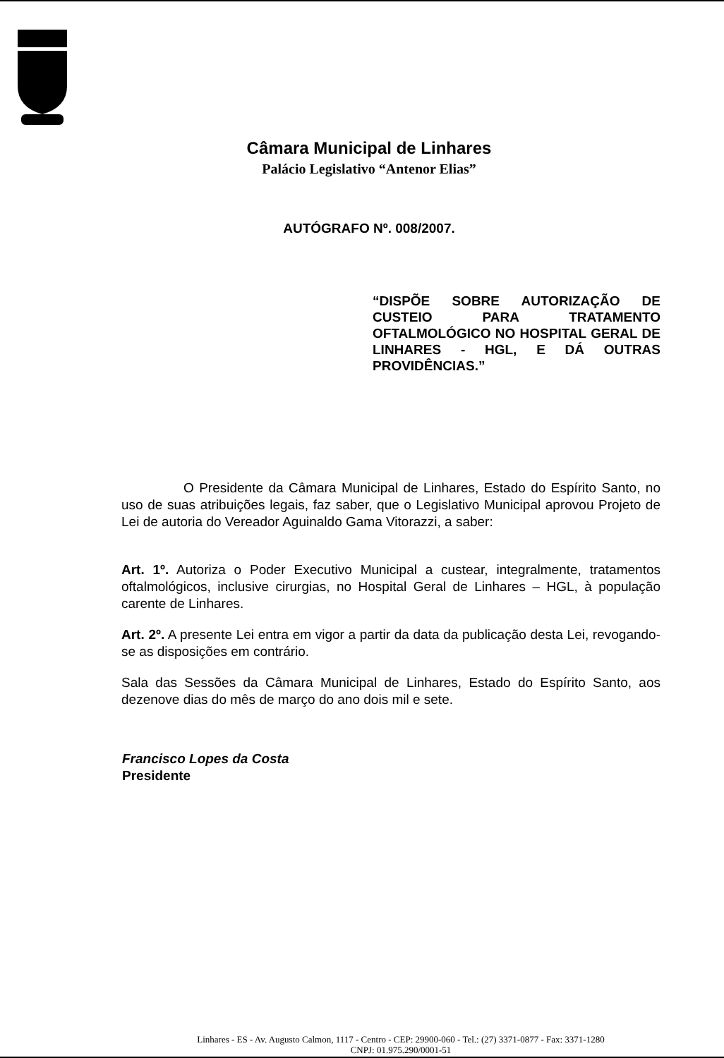Câmara Municipal de Linhares
Palácio Legislativo “Antenor Elias”
AUTÓGRAFO Nº. 008/2007.
“DISPÕE SOBRE AUTORIZAÇÃO DE CUSTEIO PARA TRATAMENTO OFTALMOLÓGICO NO HOSPITAL GERAL DE LINHARES - HGL, E DÁ OUTRAS PROVIDÊNCIAS.”
O Presidente da Câmara Municipal de Linhares, Estado do Espírito Santo, no uso de suas atribuições legais, faz saber, que o Legislativo Municipal aprovou Projeto de Lei de autoria do Vereador Aguinaldo Gama Vitorazzi, a saber:
Art. 1º. Autoriza o Poder Executivo Municipal a custear, integralmente, tratamentos oftalmológicos, inclusive cirurgias, no Hospital Geral de Linhares – HGL, à população carente de Linhares.
Art. 2º. A presente Lei entra em vigor a partir da data da publicação desta Lei, revogando-se as disposições em contrário.
Sala das Sessões da Câmara Municipal de Linhares, Estado do Espírito Santo, aos dezenove dias do mês de março do ano dois mil e sete.
Francisco Lopes da Costa
Presidente
Linhares - ES - Av. Augusto Calmon, 1117 - Centro - CEP: 29900-060 - Tel.: (27) 3371-0877 - Fax: 3371-1280
CNPJ: 01.975.290/0001-51